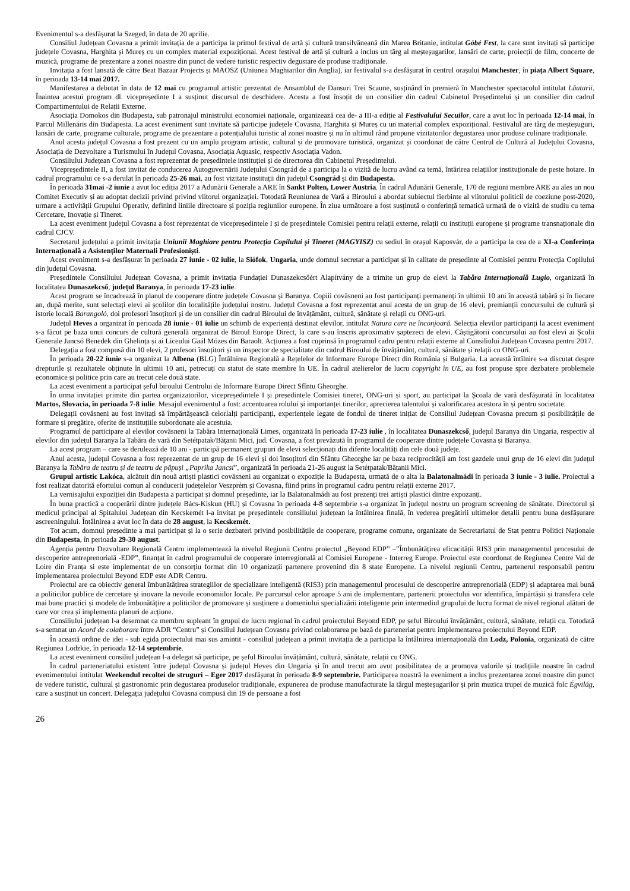Evenimentul s-a desfășurat la Szeged, în data de 20 aprilie.
Consiliul Județean Covasna a primit invitația de a participa la primul festival de artă și cultură transilvăneană din Marea Britanie, intitulat Góbé Fest, la care sunt invitați să participe județele Covasna, Harghita și Mureș cu un complex material expozițional. Acest festival de artă și cultură a inclus un târg al meșteșugarilor, lansări de carte, proiecții de film, concerte de muzică, programe de prezentare a zonei noastre din punct de vedere turistic respectiv degustare de produse tradiționale.
Invitația a fost lansată de către Beat Bazaar Projects și MAOSZ (Uniunea Maghiarilor din Anglia), iar festivalul s-a desfășurat în centrul orașului Manchester, în piața Albert Square, în perioada 13-14 mai 2017.
Manifestarea a debutat în data de 12 mai cu programul artistic prezentat de Ansamblul de Dansuri Trei Scaune, susținând în premieră în Manchester spectacolul intitulat Lăutarii. Înaintea acestui program dl. vicepreședinte I a susținut discursul de deschidere. Acesta a fost însoțit de un consilier din cadrul Cabinetul Președintelui și un consilier din cadrul Compartimentului de Relații Externe.
Asociația Domokos din Budapesta, sub patronajul ministrului economiei naționale, organizează cea de- a III-a ediție al Festivalului Secuilor, care a avut loc în perioada 12-14 mai, în Parcul Millenáris din Budapesta. La acest eveniment sunt invitate să participe județele Covasna, Harghita și Mureș cu un material complex expozițional. Festivalul are târg de meșteșuguri, lansări de carte, programe culturale, programe de prezentare a potențialului turistic al zonei noastre și nu în ultimul rând propune vizitatorilor degustarea unor produse culinare tradiționale.
Anul acesta județul Covasna a fost prezent cu un amplu program artistic, cultural și de promovare turistică, organizat și coordonat de către Centrul de Cultură al Județului Covasna, Asociația de Dezvoltare a Turismului în Județul Covasna, Asociația Aquasic, respectiv Asociația Vadon.
Consiliului Județean Covasna a fost reprezentat de președintele instituției și de directorea din Cabinetul Președintelui.
Vicepreședintele II, a fost invitat de conducerea Autoguvernării Județului Csongrád de a participa la o vizită de lucru având ca temă, întărirea relațiilor instituționale de peste hotare. In cadrul programului ce s-a derulat în perioada 25-26 mai, au fost vizitate instituții din județul Csongrád și din Budapesta.
În perioada 31mai -2 iunie a avut loc ediția 2017 a Adunării Generale a ARE în Sankt Polten, Lower Austria. În cadrul Adunării Generale, 170 de regiuni membre ARE au ales un nou Comitet Executiv și au adoptat decizii privind privind viitorul organizației. Totodată Reuniunea de Vară a Biroului a abordat subiectul fierbinte al viitorului politicii de coeziune post-2020, urmare a activității Grupului Operativ, definind liniile directoare și poziția regiunilor europene. În ziua următoare a fost susținută o conferință tematică urmată de o vizită de studiu cu tema Cercetare, Inovație și Tineret.
La acest eveniment județul Covasna a fost reprezentat de vicepreședintele I și de președintele Comisiei pentru relații externe, relații cu instituții europene și programe transnaționale din cadrul CJCV.
Secretarul județului a primit invitația Uniunii Maghiare pentru Protecția Copilului și Tineret (MAGYISZ) cu sediul în orașul Kaposvár, de a participa la cea de a XI-a Conferința Internațională a Asistenților Maternali Profesioniști.
Acest eveniment s-a desfășurat în perioada 27 iunie - 02 iulie, la Siófok, Ungaria, unde domnul secretar a participat și în calitate de președinte al Comisiei pentru Protecția Copilului din județul Covasna.
Președintele Consiliului Județean Covasna, a primit invitația Fundației Dunaszekcsőért Alapítvány de a trimite un grup de elevi la Tabăra Internațională Lugio, organizată în localitatea Dunaszekcső, județul Baranya, în perioada 17-23 iulie.
Acest program se încadrează în planul de cooperare dintre județele Covasna și Baranya. Copiii covăsneni au fost participanți permanenți în ultimii 10 ani în această tabără și în fiecare an, după merite, sunt selectați elevi ai școlilor din localitățile județului nostru. Județul Covasna a fost reprezentat anul acesta de un grup de 16 elevi, premianții concursului de cultură și istorie locală Barangoló, doi profesori însoțitori și de un consilier din cadrul Biroului de învățământ, cultură, sănătate și relații cu ONG-uri.
Județul Heves a organizat în perioada 28 iunie - 01 iulie un schimb de experiență destinat elevilor, intitulat Natura care ne înconjoară. Selecția elevilor participanți la acest eveniment s-a făcut pe baza unui concurs de cultură generală organizat de Biroul Europe Direct, la care s-au înscris aproximativ șaptezeci de elevi. Câștigătorii concursului au fost elevi ai Școlii Generale Jancsó Benedek din Ghelința și ai Liceului Gaál Mózes din Baraolt. Acțiunea a fost cuprinsă în programul cadru pentru relații externe al Consiliului Județean Covasna pentru 2017.
Delegația a fost compusă din 10 elevi, 2 profesori însoțitori și un inspector de specialitate din cadrul Biroului de învățământ, cultură, sănătate și relații cu ONG-uri.
În perioada 20-22 iunie s-a organizat la Albena (BLG) Întâlnirea Regională a Rețelelor de Informare Europe Direct din România și Bulgaria. La această întîlnire s-a discutat despre drepturile și rezultatele obținute în ultimii 10 ani, petrecuți cu statut de state membre în UE. În cadrul atelierelor de lucru copyright în UE, au fost propuse spre dezbatere problemele economice și politice prin care au trecut cele două state.
La acest eveniment a participat șeful biroului Centrului de Informare Europe Direct Sfîntu Gheorghe.
În urma invitației primite din partea organizatorilor, vicepreședintele I și președintele Comisiei tineret, ONG-uri și sport, au participat la Școala de vară desfășurată în localitatea Martos, Slovacia, în perioada 7-8 iulie. Mesajul evenimentul a fost: accentuarea rolului și importanței tinerilor, aprecierea talentului și valorificarea acestora în și pentru societate.
Delegații covăsneni au fost invitați să împărtășească celorlalți participanți, experiențele legate de fondul de tineret inițiat de Consiliul Județean Covasna precum și posibilitățile de formare și pregătire, oferite de instituțiile subordonate ale acestuia.
Programul de participare al elevilor covăsneni la Tabăra Internațională Limes, organizată în perioada 17-23 iulie , în localitatea Dunaszekcső, județul Baranya din Ungaria, respectiv al elevilor din județul Baranya la Tabăra de vară din Setétpatak/Bățanii Mici, jud. Covasna, a fost prevăzută în programul de cooperare dintre județele Covasna și Baranya.
La acest program – care se derulează de 10 ani - participă permanent grupuri de elevi selecționați din diferite localități din cele două județe.
Anul acesta, județul Covasna a fost reprezentat de un grup de 16 elevi și doi însoțitori din Sfântu Gheorghe iar pe baza reciprocității am fost gazdele unui grup de 16 elevi din județul Baranya la Tabăra de teatru și de teatru de păpuși „Paprika Jancsi”, organizată în perioada 21-26 august la Setétpatak/Bățanii Mici.
Grupul artistic Lakóca, alcătuit din nouă artiști plastici covăsneni au organizat o expoziție la Budapesta, urmată de o alta la Balatonalmádi în perioada 3 iunie - 3 iulie. Proiectul a fost realizat datorită efortului comun al conducerii județelelor Veszprém și Covasna, fiind prins în programul cadru pentru relații externe 2017.
La vernisajului expoziției din Budapesta a participat și domnul președinte, iar la Balatonalmádi au fost prezenți trei artiști plastici dintre expozanți.
În buna practică a cooperării dintre județele Bács-Kiskun (HU) și Covasna în perioada 4-8 septembrie s-a organizat în județul nostru un program screening de sănătate. Directorul și medicul principal al Spitalului Județean din Kecskemét l-a invitat pe președintele consiliului județean la întâlnirea finală, în vederea pregătirii ultimelor detalii pentru buna desfășurare ascreeningului. Întâlnirea a avut loc în data de 28 august, la Kecskemét.
Tot acum, domnul președinte a mai participat și la o serie dezbateri privind posibilitățile de cooperare, programe comune, organizate de Secretariatul de Stat pentru Politici Naționale din Budapesta, în perioada 29-30 august.
Agenția pentru Dezvoltare Regională Centru implementează la nivelul Regiunii Centru proiectul „Beyond EDP” –”Îmbunătățirea eficacității RIS3 prin managementul procesului de descoperire antreprenorială -EDP”, finanțat în cadrul programului de cooperare interregională al Comisiei Europene - Interreg Europe. Proiectul este coordonat de Regiunea Centre Val de Loire din Franța si este implementat de un consorțiu format din 10 organizații partenere provenind din 8 state Europene. La nivelul regiunii Centru, partenerul responsabil pentru implementarea proiectului Beyond EDP este ADR Centru.
Proiectul are ca obiectiv general îmbunătățirea strategiilor de specializare inteligentă (RIS3) prin managementul procesului de descoperire antreprenorială (EDP) și adaptarea mai bună a politicilor publice de cercetare și inovare la nevoile economiilor locale. Pe parcursul celor aproape 5 ani de implementare, partenerii proiectului vor identifica, împărtășii și transfera cele mai bune practici și modele de îmbunătățire a politicilor de promovare și susținere a domeniului specializării inteligente prin intermediul grupului de lucru format de nivel regional alături de care vor crea și implementa planuri de acțiune.
Consiliului județean l-a desemnat ca membru supleant în grupul de lucru regional în cadrul proiectului Beyond EDP, pe șeful Biroului învățământ, cultură, sănătate, relații cu. Totodată s-a semnat un Acord de colaborare între ADR “Centru” și Consiliul Județean Covasna privind colaborarea pe bază de parteneriat pentru implementarea proiectului Beyond EDP.
În această ordine de idei - sub egida proiectului mai sus amintit - consiliul județean a primit invitația de a participa la întâlnirea internațională din Lodz, Polonia, organizată de către Regiunea Lodzkie, în perioada 12-14 septembrie.
La acest eveniment consiliul județean l-a delegat să participe, pe șeful Biroului învățământ, cultură, sănătate, relații cu ONG.
În cadrul parteneriatului existent între județul Covasna și județul Heves din Ungaria și în anul trecut am avut posibilitatea de a promova valorile și tradițiile noastre în cadrul evenimentului intitulat Weekendul recoltei de struguri – Eger 2017 desfășurat în perioada 8-9 septembrie. Participarea noastră la eveniment a inclus prezentarea zonei noastre din punct de vedere turistic, cultural și gastronomic prin degustarea produselor tradiționale, expunerea de produse manufacturate la târgul meșteșugarilor și prin muzica trupei de muzică folc Égvilág, care a susținut un concert. Delegația județului Covasna compusă din 19 de persoane a fost
26